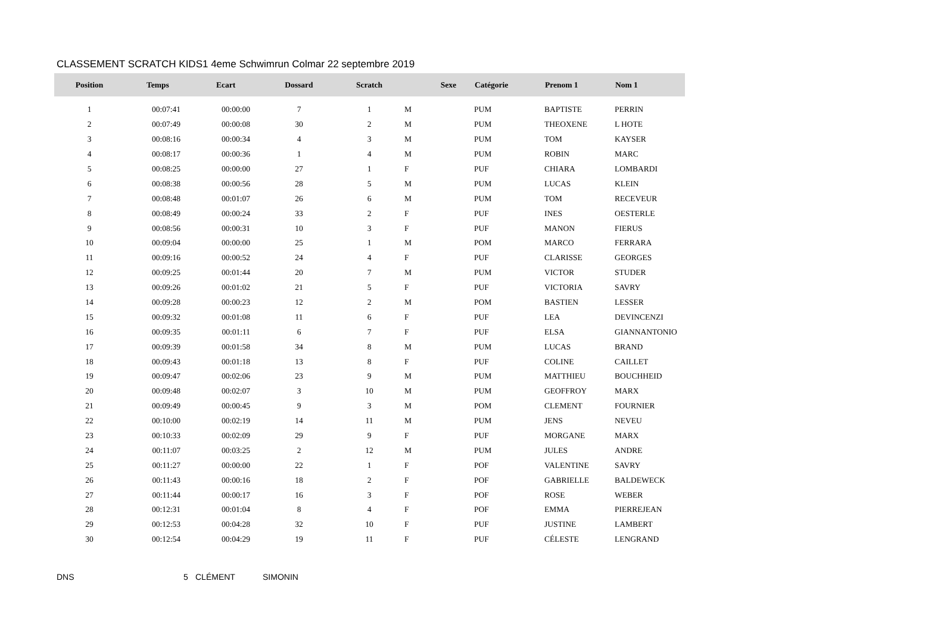CLASSEMENT SCRATCH KIDS1 4eme Schwimrun Colmar 22 septembre 2019
| Position | Temps | Ecart | Dossard | Scratch | Sexe | Catégorie | Prenom 1 | Nom 1 |
| --- | --- | --- | --- | --- | --- | --- | --- | --- |
| 1 | 00:07:41 | 00:00:00 | 7 | 1 | M | PUM | BAPTISTE | PERRIN |
| 2 | 00:07:49 | 00:00:08 | 30 | 2 | M | PUM | THEOXENE | L HOTE |
| 3 | 00:08:16 | 00:00:34 | 4 | 3 | M | PUM | TOM | KAYSER |
| 4 | 00:08:17 | 00:00:36 | 1 | 4 | M | PUM | ROBIN | MARC |
| 5 | 00:08:25 | 00:00:00 | 27 | 1 | F | PUF | CHIARA | LOMBARDI |
| 6 | 00:08:38 | 00:00:56 | 28 | 5 | M | PUM | LUCAS | KLEIN |
| 7 | 00:08:48 | 00:01:07 | 26 | 6 | M | PUM | TOM | RECEVEUR |
| 8 | 00:08:49 | 00:00:24 | 33 | 2 | F | PUF | INES | OESTERLE |
| 9 | 00:08:56 | 00:00:31 | 10 | 3 | F | PUF | MANON | FIERUS |
| 10 | 00:09:04 | 00:00:00 | 25 | 1 | M | POM | MARCO | FERRARA |
| 11 | 00:09:16 | 00:00:52 | 24 | 4 | F | PUF | CLARISSE | GEORGES |
| 12 | 00:09:25 | 00:01:44 | 20 | 7 | M | PUM | VICTOR | STUDER |
| 13 | 00:09:26 | 00:01:02 | 21 | 5 | F | PUF | VICTORIA | SAVRY |
| 14 | 00:09:28 | 00:00:23 | 12 | 2 | M | POM | BASTIEN | LESSER |
| 15 | 00:09:32 | 00:01:08 | 11 | 6 | F | PUF | LEA | DEVINCENZI |
| 16 | 00:09:35 | 00:01:11 | 6 | 7 | F | PUF | ELSA | GIANNANTONIO |
| 17 | 00:09:39 | 00:01:58 | 34 | 8 | M | PUM | LUCAS | BRAND |
| 18 | 00:09:43 | 00:01:18 | 13 | 8 | F | PUF | COLINE | CAILLET |
| 19 | 00:09:47 | 00:02:06 | 23 | 9 | M | PUM | MATTHIEU | BOUCHHEID |
| 20 | 00:09:48 | 00:02:07 | 3 | 10 | M | PUM | GEOFFROY | MARX |
| 21 | 00:09:49 | 00:00:45 | 9 | 3 | M | POM | CLEMENT | FOURNIER |
| 22 | 00:10:00 | 00:02:19 | 14 | 11 | M | PUM | JENS | NEVEU |
| 23 | 00:10:33 | 00:02:09 | 29 | 9 | F | PUF | MORGANE | MARX |
| 24 | 00:11:07 | 00:03:25 | 2 | 12 | M | PUM | JULES | ANDRE |
| 25 | 00:11:27 | 00:00:00 | 22 | 1 | F | POF | VALENTINE | SAVRY |
| 26 | 00:11:43 | 00:00:16 | 18 | 2 | F | POF | GABRIELLE | BALDEWECK |
| 27 | 00:11:44 | 00:00:17 | 16 | 3 | F | POF | ROSE | WEBER |
| 28 | 00:12:31 | 00:01:04 | 8 | 4 | F | POF | EMMA | PIERREJEAN |
| 29 | 00:12:53 | 00:04:28 | 32 | 10 | F | PUF | JUSTINE | LAMBERT |
| 30 | 00:12:54 | 00:04:29 | 19 | 11 | F | PUF | CÉLESTE | LENGRAND |
DNS 5 CLÉMENT SIMONIN